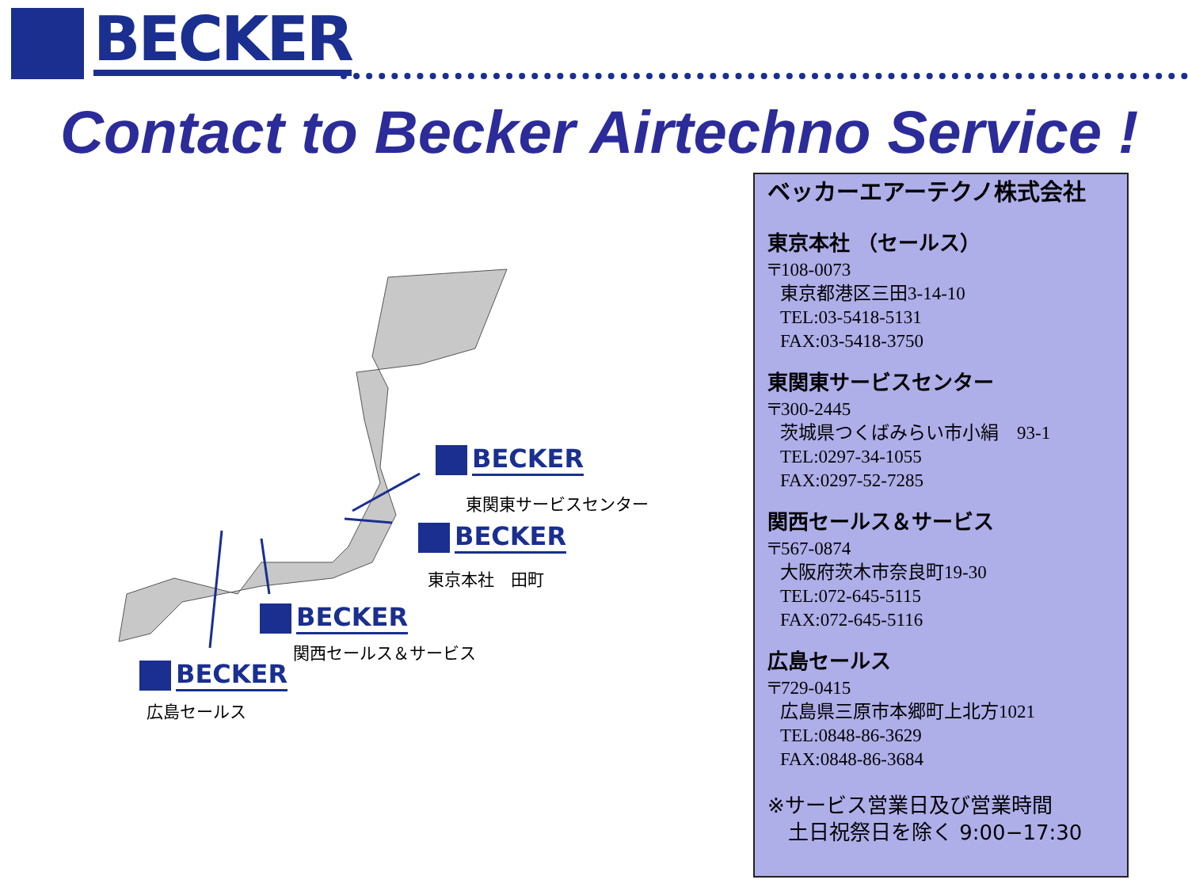BECKER
Contact to Becker Airtechno Service !
BECKER
東関東サービスセンター
BECKER
東京本社　田町
BECKER
関西セールス＆サービス
BECKER
広島セールス
ベッカーエアーテクノ株式会社
東京本社 （セールス）
〒108-0073
東京都港区三田3-14-10
TEL:03-5418-5131
FAX:03-5418-3750
東関東サービスセンター
〒300-2445
茨城県つくばみらい市小絹　93-1
TEL:0297-34-1055
FAX:0297-52-7285
関西セールス＆サービス
〒567-0874
大阪府茨木市奈良町19-30
TEL:072-645-5115
FAX:072-645-5116
広島セールス
〒729-0415
広島県三原市本郷町上北方1021
TEL:0848-86-3629
FAX:0848-86-3684
※サービス営業日及び営業時間
　土日祝祭日を除く 9:00−17:30